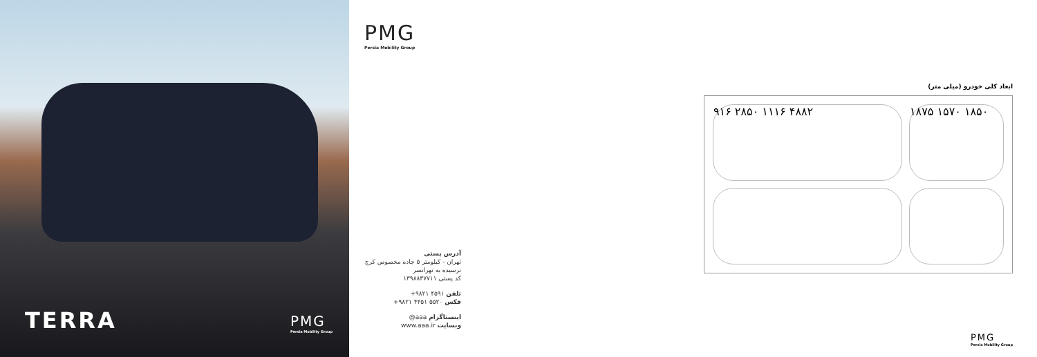TERRA
PMG
Persia Mobility Group
PMG
Persia Mobility Group
آدرس پستی
تهران - کیلومتر ۵ جاده مخصوص کرج
نرسیده به تهرانسر
کد پستی ۱۳۹۸۸۳۷۷۱۱
تلفن ۴۵۹۱ ۹۸۲۱+
فکس ۵۵۲۰ ۴۴۵۱ ۹۸۲۱+
اینستاگرام aaa@
وبسایت www.aaa.ir
ابعاد کلی خودرو (میلی متر)
۹۱۶ ۲۸۵۰ ۱۱۱۶ ۴۸۸۲
۱۸۷۵ ۱۵۷۰ ۱۸۵۰
PMG
Persia Mobility Group